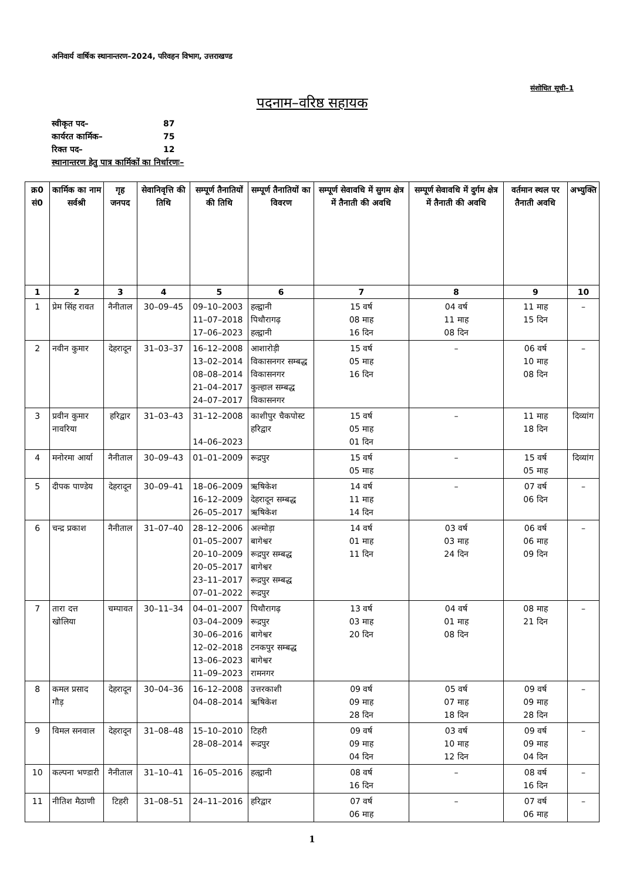अनिवार्य वार्षिक स्थानान्तरण–2024, परिवहन विभाग, उत्तराखण्ड
संशोधित सूची–1
पदनाम–वरिष्ठ सहायक
स्वीकृत पद– 87
कार्यरत कार्मिक– 75
रिक्त पद– 12
स्थानान्तरण हेतु पात्र कार्मिकों का निर्धारणः–
| क्र0 सं0 | कार्मिक का नाम सर्वश्री | गृह जनपद | सेवानिवृत्ति की तिथि | सम्पूर्ण तैनातियों की तिथि | सम्पूर्ण तैनातियों का विवरण | सम्पूर्ण सेवावधि में सुगम क्षेत्र में तैनाती की अवधि | सम्पूर्ण सेवावधि में दुर्गम क्षेत्र में तैनाती की अवधि | वर्तमान स्थल पर तैनाती अवधि | अभ्युक्ति |
| --- | --- | --- | --- | --- | --- | --- | --- | --- | --- |
| 1 | 2 | 3 | 4 | 5 | 6 | 7 | 8 | 9 | 10 |
| 1 | प्रेम सिंह रावत | नैनीताल | 30–09–45 | 09–10–2003 11–07–2018 17–06–2023 | हल्द्वानी पिथौरागढ़ हल्द्वानी | 15 वर्ष 08 माह 16 दिन | 04 वर्ष 11 माह 08 दिन | 11 माह 15 दिन | – |
| 2 | नवीन कुमार | देहरादून | 31–03–37 | 16–12–2008 13–02–2014 08–08–2014 21–04–2017 24–07–2017 | आशारोड़ी विकासनगर सम्बद्ध विकासनगर कुल्हाल सम्बद्ध विकासनगर | 15 वर्ष 05 माह 16 दिन | – | 06 वर्ष 10 माह 08 दिन | – |
| 3 | प्रवीन कुमार नावरिया | हरिद्वार | 31–03–43 | 31–12–2008 14–06–2023 | काशीपुर चैकपोस्ट हरिद्वार | 15 वर्ष 05 माह 01 दिन | – | 11 माह 18 दिन | दिव्यांग |
| 4 | मनोरमा आर्या | नैनीताल | 30–09–43 | 01–01–2009 | रूद्रपुर | 15 वर्ष 05 माह | – | 15 वर्ष 05 माह | दिव्यांग |
| 5 | दीपक पाण्डेय | देहरादून | 30–09–41 | 18–06–2009 16–12–2009 26–05–2017 | ऋषिकेश देहरादून सम्बद्ध ऋषिकेश | 14 वर्ष 11 माह 14 दिन | – | 07 वर्ष 06 दिन | – |
| 6 | चन्द्र प्रकाश | नैनीताल | 31–07–40 | 28–12–2006 01–05–2007 20–10–2009 20–05–2017 23–11–2017 07–01–2022 | अल्मोड़ा बागेश्वर रूद्रपुर सम्बद्ध बागेश्वर रूद्रपुर सम्बद्ध रूद्रपुर | 14 वर्ष 01 माह 11 दिन | 03 वर्ष 03 माह 24 दिन | 06 वर्ष 06 माह 09 दिन | – |
| 7 | तारा दत्त खोलिया | चम्पावत | 30–11–34 | 04–01–2007 03–04–2009 30–06–2016 12–02–2018 13–06–2023 11–09–2023 | पिथौरागढ़ रूद्रपुर बागेश्वर टनकपुर सम्बद्ध बागेश्वर रामनगर | 13 वर्ष 03 माह 20 दिन | 04 वर्ष 01 माह 08 दिन | 08 माह 21 दिन | – |
| 8 | कमल प्रसाद गौड़ | देहरादून | 30–04–36 | 16–12–2008 04–08–2014 | उत्तरकाशी ऋषिकेश | 09 वर्ष 09 माह 28 दिन | 05 वर्ष 07 माह 18 दिन | 09 वर्ष 09 माह 28 दिन | – |
| 9 | विमल सनवाल | देहरादून | 31–08–48 | 15–10–2010 28–08–2014 | टिहरी रूद्रपुर | 09 वर्ष 09 माह 04 दिन | 03 वर्ष 10 माह 12 दिन | 09 वर्ष 09 माह 04 दिन | – |
| 10 | कल्पना भण्डारी | नैनीताल | 31–10–41 | 16–05–2016 | हल्द्वानी | 08 वर्ष 16 दिन | – | 08 वर्ष 16 दिन | – |
| 11 | नीतिश मैठाणी | टिहरी | 31–08–51 | 24–11–2016 | हरिद्वार | 07 वर्ष 06 माह | – | 07 वर्ष 06 माह | – |
1